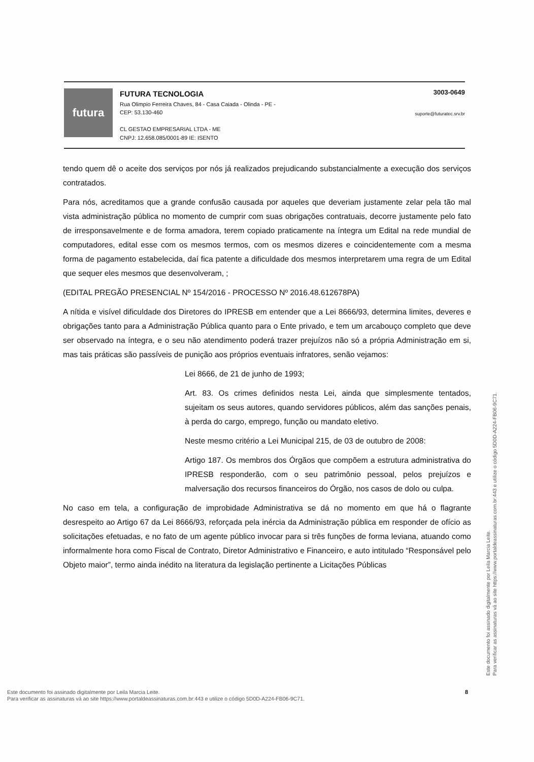futura
FUTURA TECNOLOGIA
Rua Olimpio Ferreira Chaves, 84 - Casa Caiada - Olinda - PE -
CEP: 53.130-460
CL GESTAO EMPRESARIAL LTDA - ME
CNPJ: 12.658.085/0001-89 IE: ISENTO
3003-0649
suporte@futuratec.srv.br
tendo quem dê o aceite dos serviços por nós já realizados prejudicando substancialmente a execução dos serviços contratados.
Para nós, acreditamos que a grande confusão causada por aqueles que deveriam justamente zelar pela tão mal vista administração pública no momento de cumprir com suas obrigações contratuais, decorre justamente pelo fato de irresponsavelmente e de forma amadora, terem copiado praticamente na íntegra um Edital na rede mundial de computadores, edital esse com os mesmos termos, com os mesmos dizeres e coincidentemente com a mesma forma de pagamento estabelecida, daí fica patente a dificuldade dos mesmos interpretarem uma regra de um Edital que sequer eles mesmos que desenvolveram, ;
(EDITAL PREGÃO PRESENCIAL Nº 154/2016 - PROCESSO Nº 2016.48.612678PA)
A nítida e visível dificuldade dos Diretores do IPRESB em entender que a Lei 8666/93, determina limites, deveres e obrigações tanto para a Administração Pública quanto para o Ente privado, e tem um arcabouço completo que deve ser observado na íntegra, e o seu não atendimento poderá trazer prejuízos não só a própria Administração em si, mas tais práticas são passíveis de punição aos próprios eventuais infratores, senão vejamos:
Lei 8666, de 21 de junho de 1993;
Art. 83. Os crimes definidos nesta Lei, ainda que simplesmente tentados, sujeitam os seus autores, quando servidores públicos, além das sanções penais, à perda do cargo, emprego, função ou mandato eletivo.
Neste mesmo critério a Lei Municipal 215, de 03 de outubro de 2008:
Artigo 187. Os membros dos Órgãos que compõem a estrutura administrativa do IPRESB responderão, com o seu patrimônio pessoal, pelos prejuízos e malversação dos recursos financeiros do Órgão, nos casos de dolo ou culpa.
No caso em tela, a configuração de improbidade Administrativa se dá no momento em que há o flagrante desrespeito ao Artigo 67 da Lei 8666/93, reforçada pela inércia da Administração pública em responder de ofício as solicitações efetuadas, e no fato de um agente público invocar para si três funções de forma leviana, atuando como informalmente hora como Fiscal de Contrato, Diretor Administrativo e Financeiro, e auto intitulado “Responsável pelo Objeto maior”, termo ainda inédito na literatura da legislação pertinente a Licitações Públicas
Este documento foi assinado digitalmente por Leila Marcia Leite.
Para verificar as assinaturas vá ao site https://www.portaldeassinaturas.com.br:443 e utilize o código 5D0D-A224-FB06-9C71.
8
Este documento foi assinado digitalmente por Leila Marcia Leite.
Para verificar as assinaturas vá ao site https://www.portaldeassinaturas.com.br:443 e utilize o código 5D0D-A224-FB06-9C71.